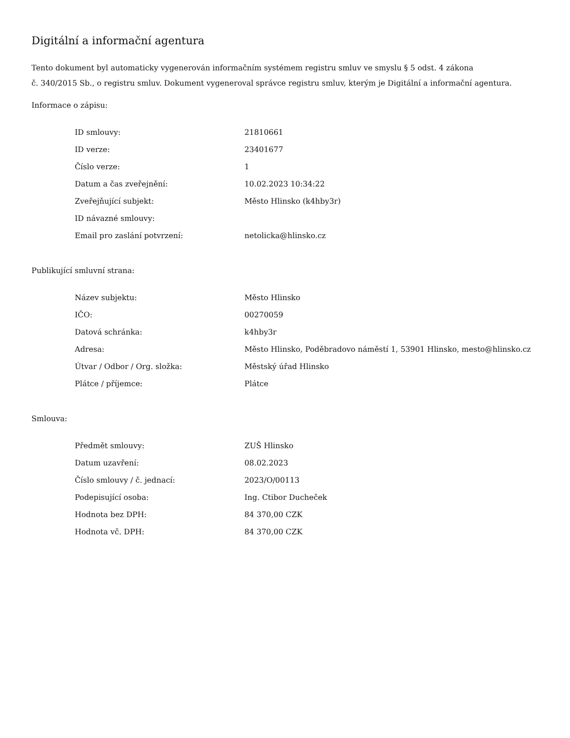Digitální a informační agentura
Tento dokument byl automaticky vygenerován informačním systémem registru smluv ve smyslu § 5 odst. 4 zákona
č. 340/2015 Sb., o registru smluv. Dokument vygeneroval správce registru smluv, kterým je Digitální a informační agentura.
Informace o zápisu:
| ID smlouvy: | 21810661 |
| ID verze: | 23401677 |
| Číslo verze: | 1 |
| Datum a čas zveřejnění: | 10.02.2023 10:34:22 |
| Zveřejňující subjekt: | Město Hlinsko (k4hby3r) |
| ID návazné smlouvy: | |
| Email pro zaslání potvrzení: | netolicka@hlinsko.cz |
Publikující smluvní strana:
| Název subjektu: | Město Hlinsko |
| IČO: | 00270059 |
| Datová schránka: | k4hby3r |
| Adresa: | Město Hlinsko, Poděbradovo náměstí 1, 53901 Hlinsko, mesto@hlinsko.cz |
| Útvar / Odbor / Org. složka: | Městský úřad Hlinsko |
| Plátce / příjemce: | Plátce |
Smlouva:
| Předmět smlouvy: | ZUŠ Hlinsko |
| Datum uzavření: | 08.02.2023 |
| Číslo smlouvy / č. jednací: | 2023/O/00113 |
| Podepisující osoba: | Ing. Ctibor Ducheček |
| Hodnota bez DPH: | 84 370,00 CZK |
| Hodnota vč. DPH: | 84 370,00 CZK |